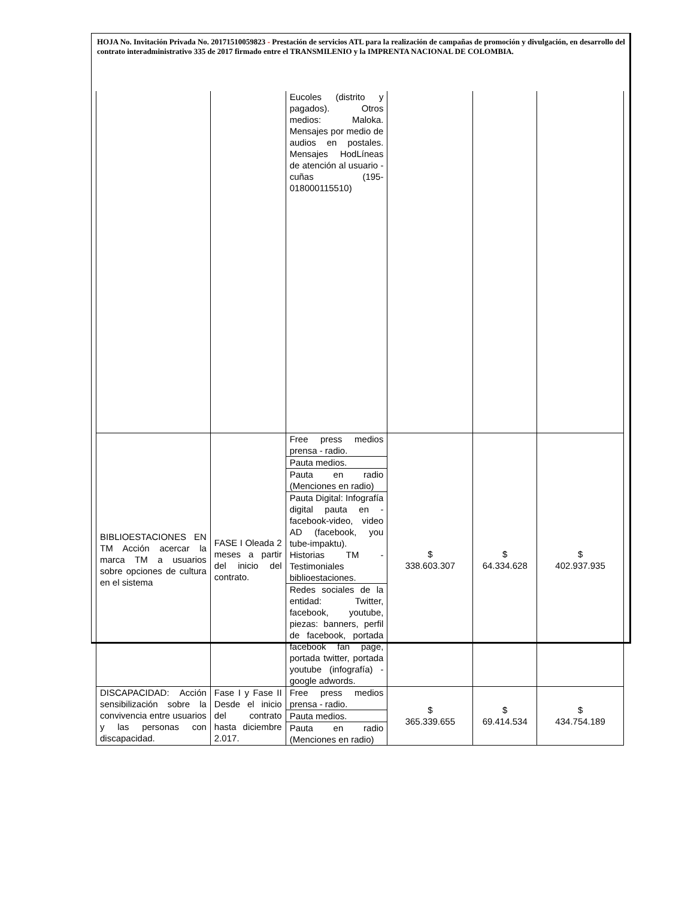HOJA No. Invitación Privada No. 20171510059823 - Prestación de servicios ATL para la realización de campañas de promoción y divulgación, en desarrollo del contrato interadministrativo 335 de 2017 firmado entre el TRANSMILENIO y la IMPRENTA NACIONAL DE COLOMBIA.
| | | Eucoles (distrito y pagados). Otros medios: Maloka. Mensajes por medio de audios en postales. Mensajes HodLíneas de atención al usuario - cuñas (195-018000115510) | | | |
| BIBLIOESTACIONES EN TM Acción acercar la marca TM a usuarios sobre opciones de cultura en el sistema | FASE I Oleada 2 meses a partir del inicio del contrato. | Free press medios prensa - radio. | $ 338.603.307 | $ 64.334.628 | $ 402.937.935 |
| | | Pauta medios. | | | |
| | | Pauta en radio (Menciones en radio) | | | |
| | | Pauta Digital: Infografía digital pauta en - facebook-video, video AD (facebook, you tube-impaktu). Historias TM - Testimoniales biblioestaciones. | | | |
| | | Redes sociales de la entidad: Twitter, facebook, youtube, piezas: banners, perfil de facebook, portada facebook fan page, portada twitter, portada youtube (infografía) - google adwords. | | | |
| DISCAPACIDAD: Acción sensibilización sobre la convivencia entre usuarios y las personas con discapacidad. | Fase I y Fase II Desde el inicio del contrato hasta diciembre 2.017. | Free press medios prensa - radio. | $ 365.339.655 | $ 69.414.534 | $ 434.754.189 |
| | | Pauta medios. | | | |
| | | Pauta en radio (Menciones en radio) | | | |